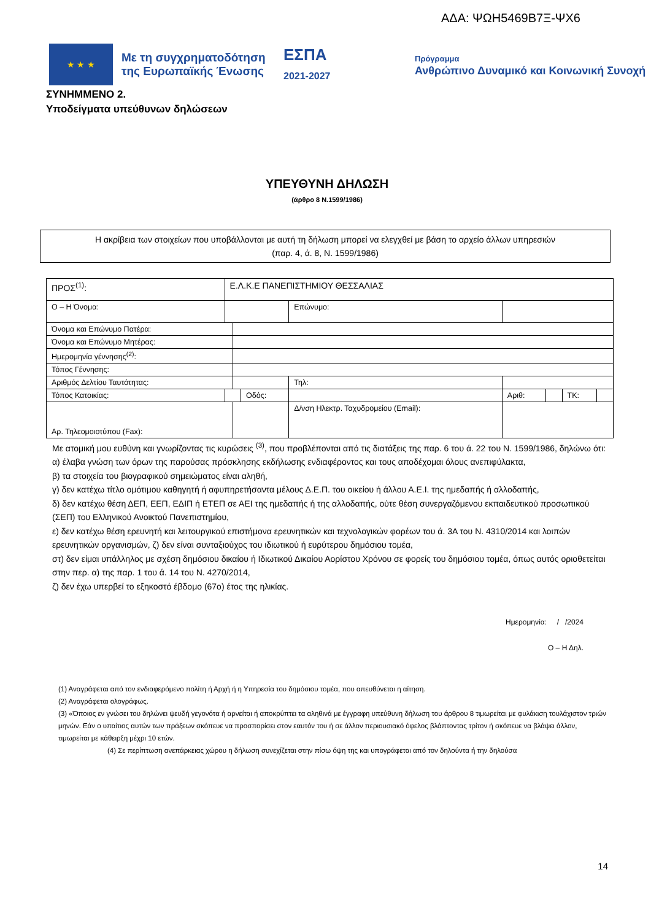ΑΔΑ: ΨΩΗ5469Β7Ξ-ΨΧ6
★ ★ ★
Με τη συγχρηματοδότηση της Ευρωπαϊκής Ένωσης
ΕΣΠΑ
2021-2027
Πρόγραμμα
Ανθρώπινο Δυναμικό και Κοινωνική Συνοχή
ΣΥΝΗΜΜΕΝΟ 2.
Υποδείγματα υπεύθυνων δηλώσεων
ΥΠΕΥΘΥΝΗ ΔΗΛΩΣΗ
(άρθρο 8 Ν.1599/1986)
Η ακρίβεια των στοιχείων που υποβάλλονται με αυτή τη δήλωση μπορεί να ελεγχθεί με βάση το αρχείο άλλων υπηρεσιών
(παρ. 4, ά. 8, Ν. 1599/1986)
| ΠΡΟΣ<sup>(1)</sup>: | Ε.Λ.Κ.Ε ΠΑΝΕΠΙΣΤΗΜΙΟΥ ΘΕΣΣΑΛΙΑΣ | | | | | | | |
| Ο – Η Όνομα: | | | | Επώνυμο: | | | | |
| Όνομα και Επώνυμο Πατέρα: | | | | | | | | |
| Όνομα και Επώνυμο Μητέρας: | | | | | | | | |
| Ημερομηνία γέννησης<sup>(2)</sup>: | | | | | | | | |
| Τόπος Γέννησης: | | | | | | | | |
| Αριθμός Δελτίου Ταυτότητας: | | | | Τηλ: | | | | |
| Τόπος Κατοικίας: | | | Οδός: | | Αριθ: | | ΤΚ: | |
| Αρ. Τηλεομοιοτύπου (Fax): | | | | Δ/νση Ηλεκτρ. Ταχυδρομείου (Email): | | | | |
Με ατομική μου ευθύνη και γνωρίζοντας τις κυρώσεις <sup>(3)</sup>, που προβλέπονται από τις διατάξεις της παρ. 6 του ά. 22 του Ν. 1599/1986, δηλώνω ότι:
α) έλαβα γνώση των όρων της παρούσας πρόσκλησης εκδήλωσης ενδιαφέροντος και τους αποδέχομαι όλους ανεπιφύλακτα,
β) τα στοιχεία του βιογραφικού σημειώματος είναι αληθή,
γ) δεν κατέχω τίτλο ομότιμου καθηγητή ή αφυπηρετήσαντα μέλους Δ.Ε.Π. του οικείου ή άλλου Α.Ε.Ι. της ημεδαπής ή αλλοδαπής,
δ) δεν κατέχω θέση ΔΕΠ, ΕΕΠ, ΕΔΙΠ ή ΕΤΕΠ σε ΑΕΙ της ημεδαπής ή της αλλοδαπής, ούτε θέση συνεργαζόμενου εκπαιδευτικού προσωπικού (ΣΕΠ) του Ελληνικού Ανοικτού Πανεπιστημίου,
ε) δεν κατέχω θέση ερευνητή και λειτουργικού επιστήμονα ερευνητικών και τεχνολογικών φορέων του ά. 3Α του Ν. 4310/2014 και λοιπών ερευνητικών οργανισμών, ζ) δεν είναι συνταξιούχος του ιδιωτικού ή ευρύτερου δημόσιου τομέα,
στ) δεν είμαι υπάλληλος με σχέση δημόσιου δικαίου ή Ιδιωτικού Δικαίου Αορίστου Χρόνου σε φορείς του δημόσιου τομέα, όπως αυτός οριοθετείται στην περ. α) της παρ. 1 του ά. 14 του Ν. 4270/2014,
ζ) δεν έχω υπερβεί το εξηκοστό έβδομο (67ο) έτος της ηλικίας.
Ημερομηνία: / /2024
Ο – Η Δηλ.
(1) Αναγράφεται από τον ενδιαφερόμενο πολίτη ή Αρχή ή η Υπηρεσία του δημόσιου τομέα, που απευθύνεται η αίτηση.
(2) Αναγράφεται ολογράφως.
(3) «Όποιος εν γνώσει του δηλώνει ψευδή γεγονότα ή αρνείται ή αποκρύπτει τα αληθινά με έγγραφη υπεύθυνη δήλωση του άρθρου 8 τιμωρείται με φυλάκιση τουλάχιστον τριών μηνών. Εάν ο υπαίτιος αυτών των πράξεων σκόπευε να προσπορίσει στον εαυτόν του ή σε άλλον περιουσιακό όφελος βλάπτοντας τρίτον ή σκόπευε να βλάψει άλλον, τιμωρείται με κάθειρξη μέχρι 10 ετών.
(4) Σε περίπτωση ανεπάρκειας χώρου η δήλωση συνεχίζεται στην πίσω όψη της και υπογράφεται από τον δηλούντα ή την δηλούσα
14